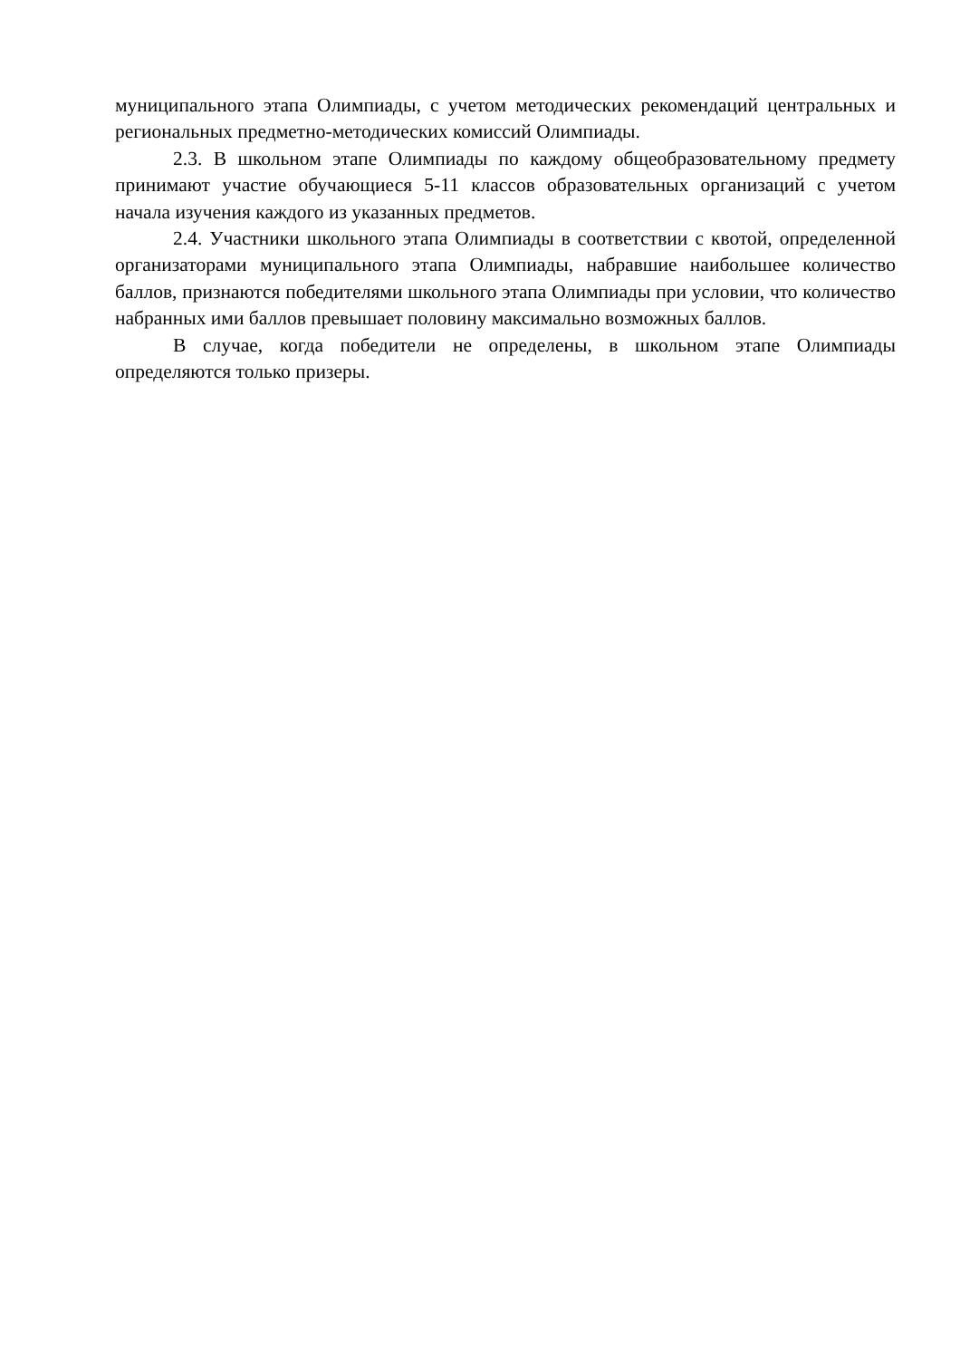муниципального этапа Олимпиады, с учетом методических рекомендаций центральных и региональных предметно-методических комиссий Олимпиады.
2.3. В школьном этапе Олимпиады по каждому общеобразовательному предмету принимают участие обучающиеся 5-11 классов образовательных организаций с учетом начала изучения каждого из указанных предметов.
2.4. Участники школьного этапа Олимпиады в соответствии с квотой, определенной организаторами муниципального этапа Олимпиады, набравшие наибольшее количество баллов, признаются победителями школьного этапа Олимпиады при условии, что количество набранных ими баллов превышает половину максимально возможных баллов.
В случае, когда победители не определены, в школьном этапе Олимпиады определяются только призеры.